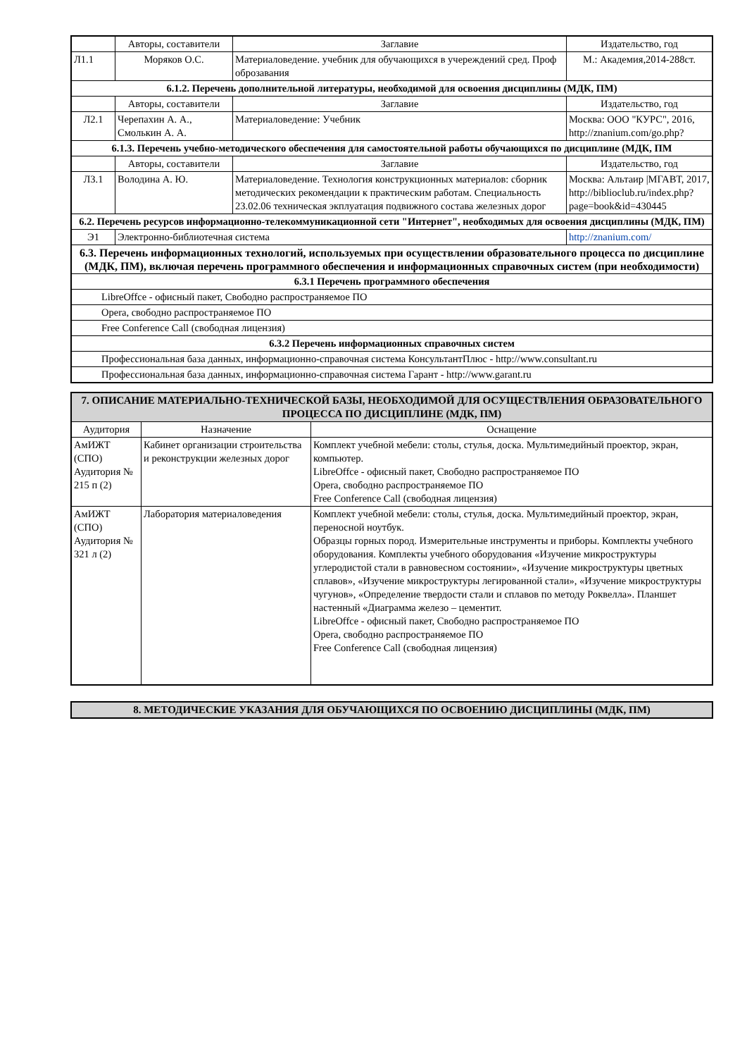| | Авторы, составители | Заглавие | Издательство, год |
| --- | --- | --- | --- |
| Л1.1 | Моряков О.С. | Материаловедение. учебник для обучающихся в учереждений сред. Проф оброзавания | М.: Академия,2014-288ст. |
| 6.1.2. Перечень дополнительной литературы, необходимой для освоения дисциплины (МДК, ПМ) | | | |
| | Авторы, составители | Заглавие | Издательство, год |
| Л2.1 | Черепахин А. А., Смолькин А. А. | Материаловедение: Учебник | Москва: ООО "КУРС", 2016, http://znanium.com/go.php? |
| 6.1.3. Перечень учебно-методического обеспечения для самостоятельной работы обучающихся по дисциплине (МДК, ПМ | | | |
| | Авторы, составители | Заглавие | Издательство, год |
| Л3.1 | Володина А. Ю. | Материаловедение. Технология конструкционных материалов: сборник методических рекомендации к практическим работам. Специальность 23.02.06 техническая экплуатация подвижного состава железных дорог | Москва: Альтаир /МГАВТ, 2017, http://biblioclub.ru/index.php? page=book&id=430445 |
| 6.2. Перечень ресурсов информационно-телекоммуникационной сети "Интернет", необходимых для освоения дисциплины (МДК, ПМ) | | | |
| Э1 | Электронно-библиотечная система | | http://znanium.com/ |
| 6.3. Перечень информационных технологий, используемых при осуществлении образовательного процесса по дисциплине (МДК, ПМ), включая перечень программного обеспечения и информационных справочных систем (при необходимости) | | | |
| 6.3.1 Перечень программного обеспечения | | | |
| LibreOffce - офисный пакет, Свободно распространяемое ПО | | | |
| Opera, свободно распространяемое ПО | | | |
| Free Conference Call (свободная лицензия) | | | |
| 6.3.2 Перечень информационных справочных систем | | | |
| Профессиональная база данных, информационно-справочная система КонсультантПлюс - http://www.consultant.ru | | | |
| Профессиональная база данных, информационно-справочная система Гарант - http://www.garant.ru | | | |
| 7. ОПИСАНИЕ МАТЕРИАЛЬНО-ТЕХНИЧЕСКОЙ БАЗЫ, НЕОБХОДИМОЙ ДЛЯ ОСУЩЕСТВЛЕНИЯ ОБРАЗОВАТЕЛЬНОГО ПРОЦЕССА ПО ДИСЦИПЛИНЕ (МДК, ПМ) | | |
| Аудитория | Назначение | Оснащение |
| АмИЖТ (СПО) Аудитория № 215 п (2) | Кабинет организации строительства и реконструкции железных дорог | Комплект учебной мебели: столы, стулья, доска. Мультимедийный проектор, экран, компьютер. LibreOffce - офисный пакет, Свободно распространяемое ПО Opera, свободно распространяемое ПО Free Conference Call (свободная лицензия) |
| АмИЖТ (СПО) Аудитория № 321 л (2) | Лаборатория материаловедения | Комплект учебной мебели: столы, стулья, доска. Мультимедийный проектор, экран, переносной ноутбук. Образцы горных пород. Измерительные инструменты и приборы. Комплекты учебного оборудования. Комплекты учебного оборудования «Изучение микроструктуры углеродистой стали в равновесном состоянии», «Изучение микроструктуры цветных сплавов», «Изучение микроструктуры легированной стали», «Изучение микроструктуры чугунов», «Определение твердости стали и сплавов по методу Роквелла». Планшет настенный «Диаграмма железо – цементит. LibreOffce - офисный пакет, Свободно распространяемое ПО Opera, свободно распространяемое ПО Free Conference Call (свободная лицензия) |
| 8. МЕТОДИЧЕСКИЕ УКАЗАНИЯ ДЛЯ ОБУЧАЮЩИХСЯ ПО ОСВОЕНИЮ ДИСЦИПЛИНЫ (МДК, ПМ) |